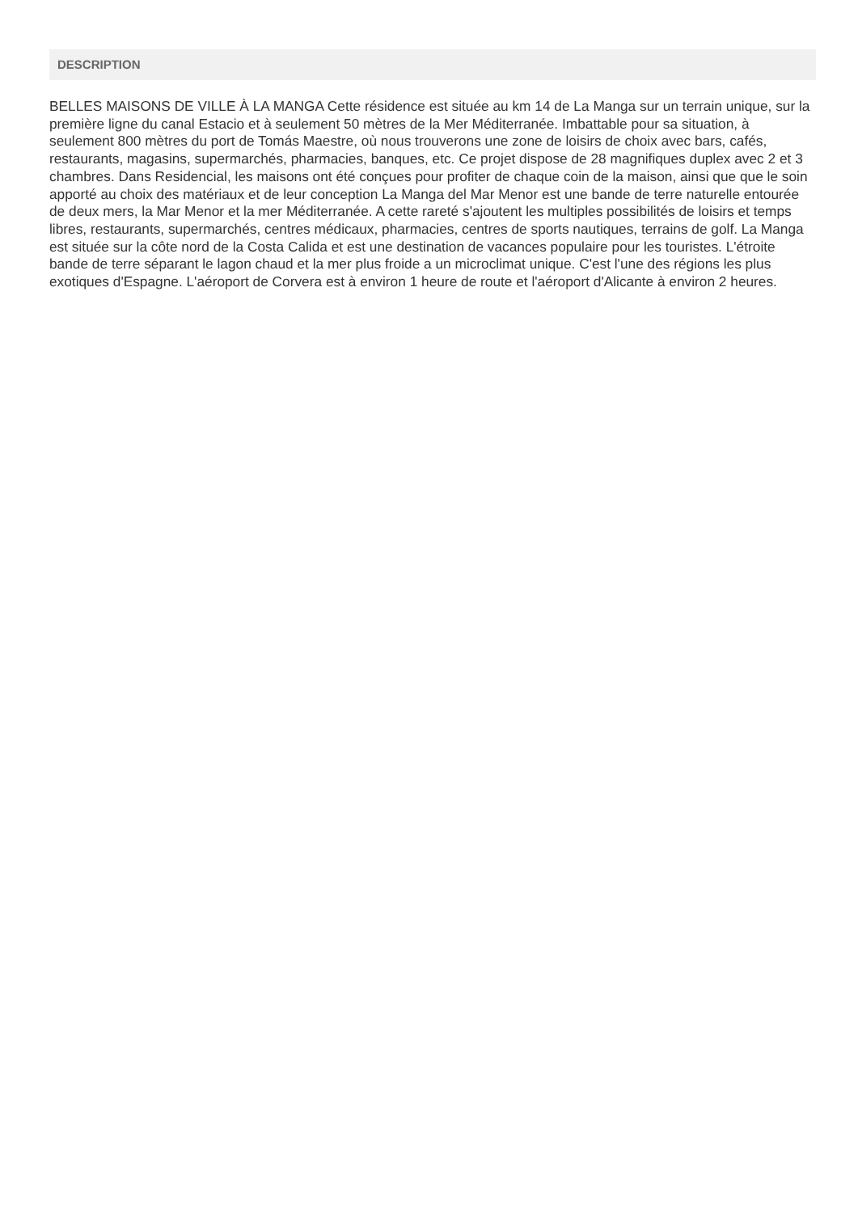DESCRIPTION
BELLES MAISONS DE VILLE À LA MANGA Cette résidence est située au km 14 de La Manga sur un terrain unique, sur la première ligne du canal Estacio et à seulement 50 mètres de la Mer Méditerranée. Imbattable pour sa situation, à seulement 800 mètres du port de Tomás Maestre, où nous trouverons une zone de loisirs de choix avec bars, cafés, restaurants, magasins, supermarchés, pharmacies, banques, etc. Ce projet dispose de 28 magnifiques duplex avec 2 et 3 chambres. Dans Residencial, les maisons ont été conçues pour profiter de chaque coin de la maison, ainsi que que le soin apporté au choix des matériaux et de leur conception La Manga del Mar Menor est une bande de terre naturelle entourée de deux mers, la Mar Menor et la mer Méditerranée. A cette rareté s'ajoutent les multiples possibilités de loisirs et temps libres, restaurants, supermarchés, centres médicaux, pharmacies, centres de sports nautiques, terrains de golf. La Manga est située sur la côte nord de la Costa Calida et est une destination de vacances populaire pour les touristes. L'étroite bande de terre séparant le lagon chaud et la mer plus froide a un microclimat unique. C'est l'une des régions les plus exotiques d'Espagne. L'aéroport de Corvera est à environ 1 heure de route et l'aéroport d'Alicante à environ 2 heures.